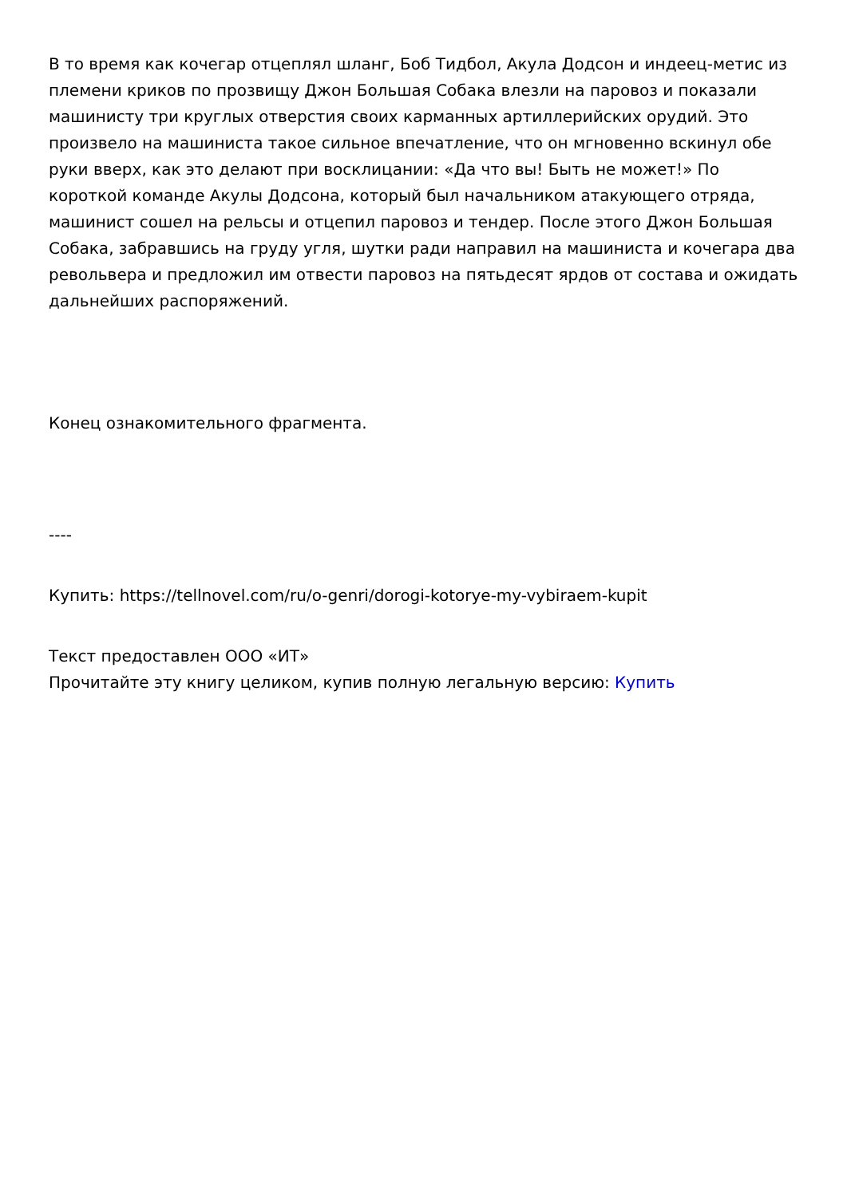В то время как кочегар отцеплял шланг, Боб Тидбол, Акула Додсон и индеец-метис из племени криков по прозвищу Джон Большая Собака влезли на паровоз и показали машинисту три круглых отверстия своих карманных артиллерийских орудий. Это произвело на машиниста такое сильное впечатление, что он мгновенно вскинул обе руки вверх, как это делают при восклицании: «Да что вы! Быть не может!» По короткой команде Акулы Додсона, который был начальником атакующего отряда, машинист сошел на рельсы и отцепил паровоз и тендер. После этого Джон Большая Собака, забравшись на груду угля, шутки ради направил на машиниста и кочегара два револьвера и предложил им отвести паровоз на пятьдесят ярдов от состава и ожидать дальнейших распоряжений.
Конец ознакомительного фрагмента.
----
Купить: https://tellnovel.com/ru/o-genri/dorogi-kotorye-my-vybiraem-kupit
Текст предоставлен ООО «ИТ»
Прочитайте эту книгу целиком, купив полную легальную версию: Купить